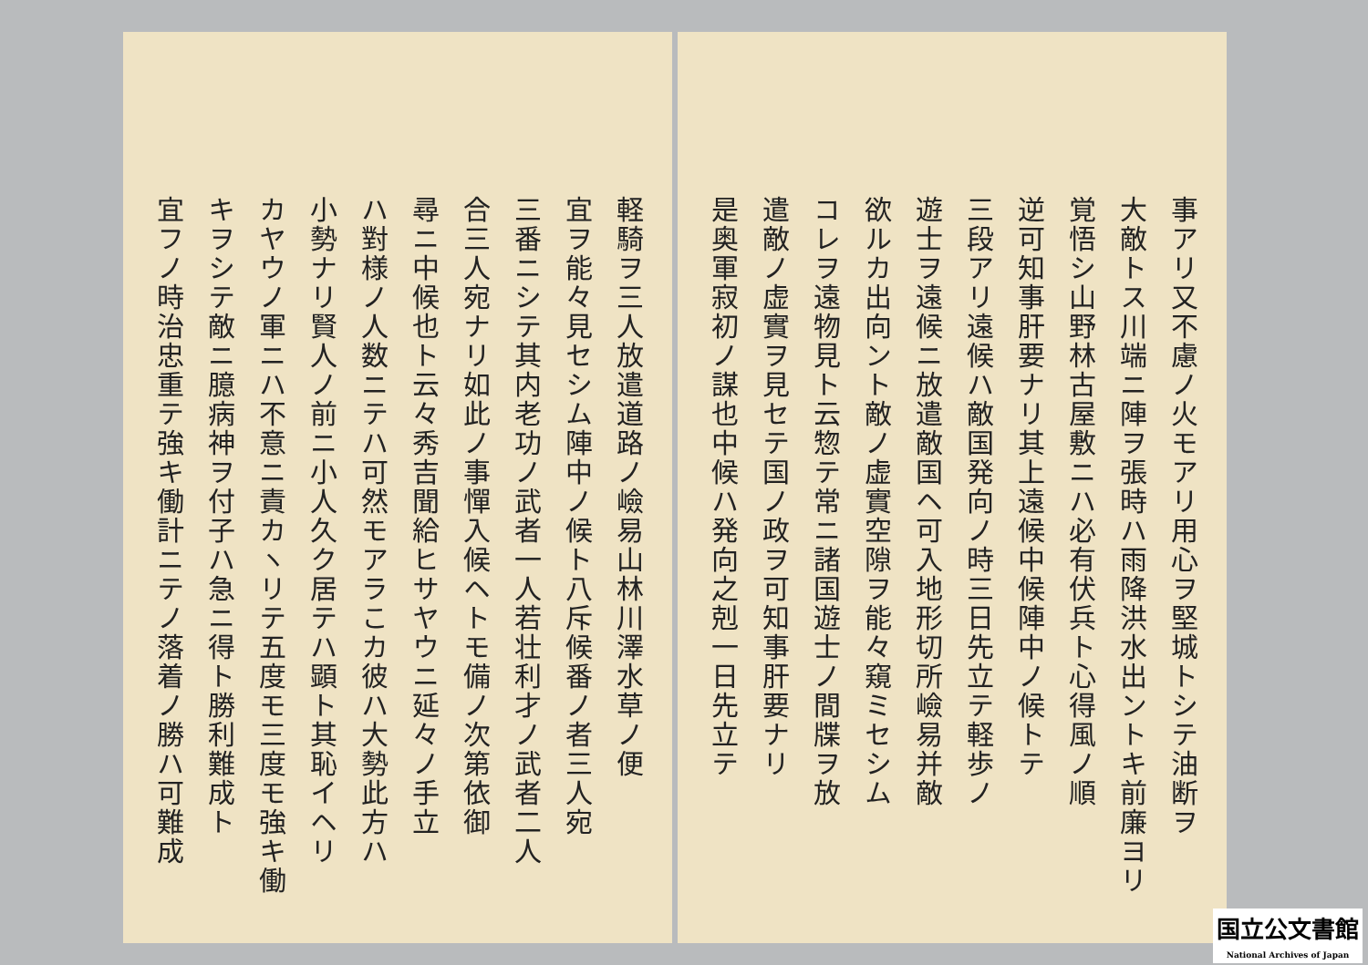軽騎ヲ三人放遣道路ノ嶮易山林川澤水草ノ便
宜ヲ能々見セシム陣中ノ候ト八斥候番ノ者三人宛
三番ニシテ其内老功ノ武者一人若壮利才ノ武者二人
合三人宛ナリ如此ノ事憚入候ヘトモ備ノ次第依御
尋ニ中候也ト云々秀吉聞給ヒサヤウニ延々ノ手立
ハ對様ノ人数ニテハ可然モアラこカ彼ハ大勢此方ハ
小勢ナリ賢人ノ前ニ小人久ク居テハ顕ト其恥イヘリ
カヤウノ軍ニハ不意ニ責カヽリテ五度モ三度モ強キ働
キヲシテ敵ニ臆病神ヲ付子ハ急ニ得ト勝利難成ト
宜フノ時治忠重テ強キ働計ニテノ落着ノ勝ハ可難成
事アリ又不慮ノ火モアリ用心ヲ堅城トシテ油断ヲ
大敵トス川端ニ陣ヲ張時ハ雨降洪水出ントキ前廉ヨリ
覚悟シ山野林古屋敷ニハ必有伏兵ト心得風ノ順
逆可知事肝要ナリ其上遠候中候陣中ノ候トテ
三段アリ遠候ハ敵国発向ノ時三日先立テ軽歩ノ
遊士ヲ遠候ニ放遣敵国ヘ可入地形切所嶮易并敵
欲ルカ出向ント敵ノ虚實空隙ヲ能々窺ミセシム
コレヲ遠物見ト云惣テ常ニ諸国遊士ノ間牒ヲ放
遣敵ノ虚實ヲ見セテ国ノ政ヲ可知事肝要ナリ
是奥軍寂初ノ謀也中候ハ発向之剋一日先立テ
国立公文書館
National Archives of Japan